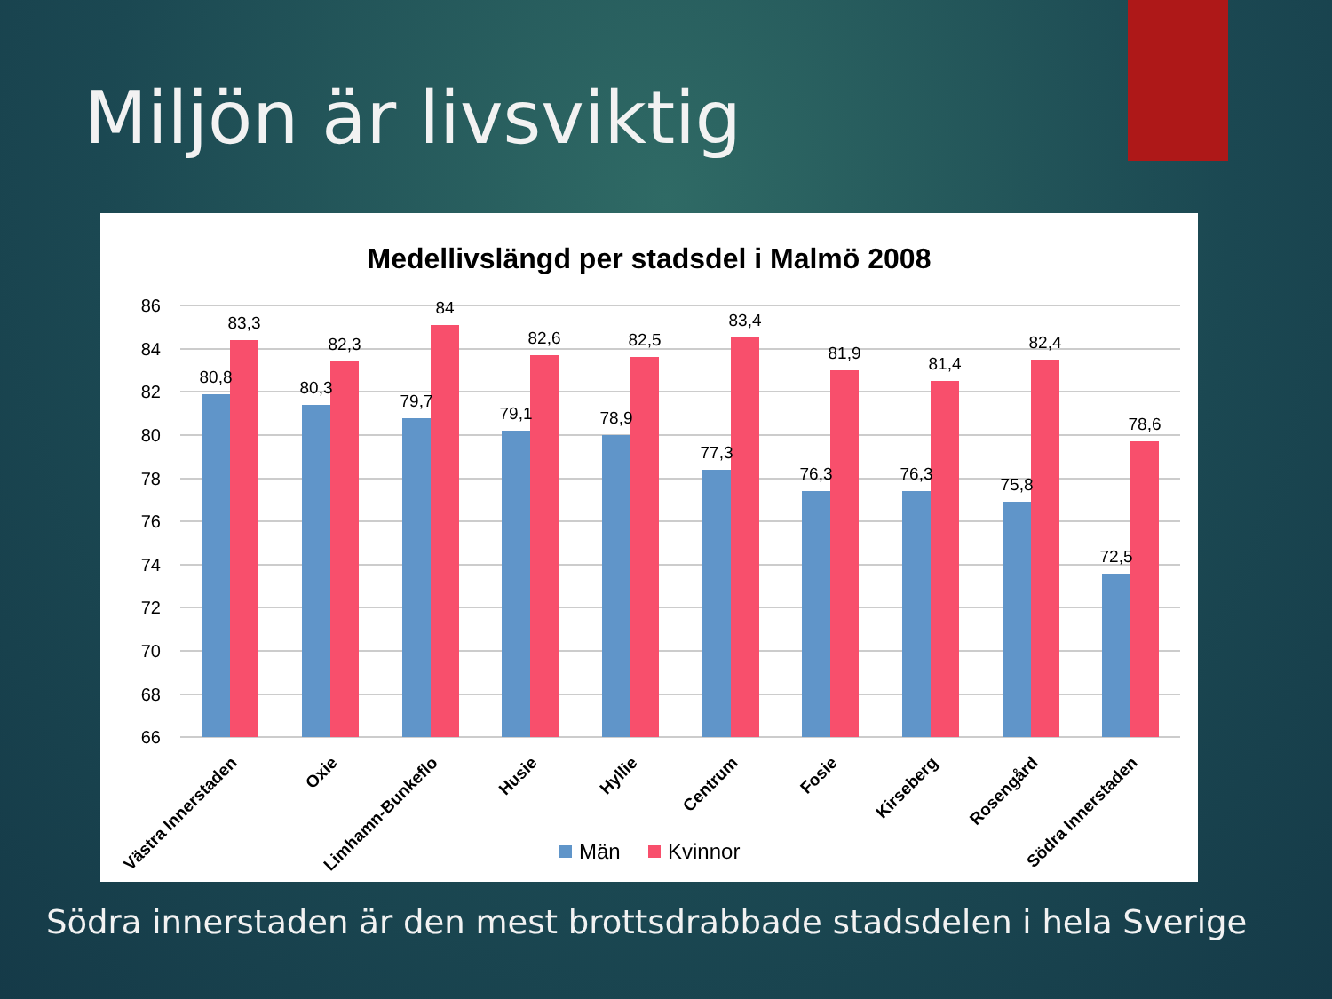Miljön är livsviktig
Medellivslängd per stadsdel i Malmö 2008
86
84
82
80
78
76
74
72
70
68
66
80,8
83,3
80,3
82,3
79,7
84
79,1
82,6
78,9
82,5
77,3
83,4
76,3
81,9
76,3
81,4
75,8
82,4
72,5
78,6
Västra Innerstaden
Oxie
Limhamn-Bunkeflo
Husie
Hyllie
Centrum
Fosie
Kirseberg
Rosengård
Södra Innerstaden
Män
Kvinnor
Södra innerstaden är den mest brottsdrabbade stadsdelen i hela Sverige